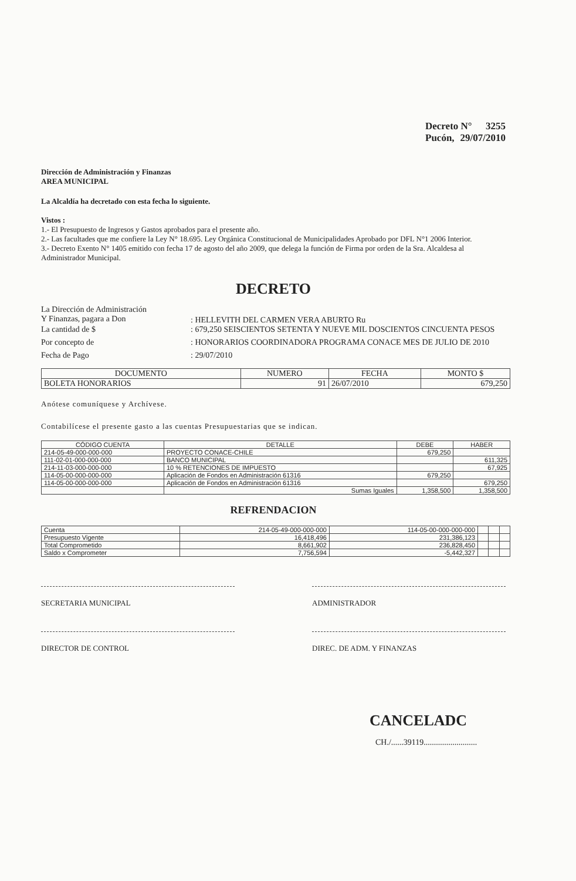Decreto N° 3255
Pucón, 29/07/2010
Dirección de Administración y Finanzas
AREA MUNICIPAL
La Alcaldía ha decretado con esta fecha lo siguiente.
Vistos :
1.- El Presupuesto de Ingresos y Gastos aprobados para el presente año.
2.- Las facultades que me confiere la Ley N° 18.695. Ley Orgánica Constitucional de Municipalidades Aprobado por DFL N°1 2006 Interior.
3.- Decreto Exento N° 1405 emitido con fecha 17 de agosto del año 2009, que delega la función de Firma por orden de la Sra. Alcaldesa al Administrador Municipal.
DECRETO
La Dirección de Administración
Y Finanzas, pagara a Don
: HELLEVITH DEL CARMEN VERA ABURTO Ru
La cantidad de $ : 679,250 SEISCIENTOS SETENTA Y NUEVE MIL DOSCIENTOS CINCUENTA PESOS
Por concepto de : HONORARIOS COORDINADORA PROGRAMA CONACE MES DE JULIO DE 2010
Fecha de Pago : 29/07/2010
| DOCUMENTO | NUMERO | FECHA | MONTO $ |
| --- | --- | --- | --- |
| BOLETA HONORARIOS | 91 | 26/07/2010 | 679,250 |
Anótese comuníquese y Archívese.
Contabilícese el presente gasto a las cuentas Presupuestarias que se indican.
| CÓDIGO CUENTA | DETALLE | DEBE | HABER |
| --- | --- | --- | --- |
| 214-05-49-000-000-000 | PROYECTO CONACE-CHILE | 679,250 | |
| 111-02-01-000-000-000 | BANCO MUNICIPAL | | 611,325 |
| 214-11-03-000-000-000 | 10 % RETENCIONES DE IMPUESTO | | 67,925 |
| 114-05-00-000-000-000 | Aplicación de Fondos en Administración 61316 | 679,250 | |
| 114-05-00-000-000-000 | Aplicación de Fondos en Administración 61316 | | 679,250 |
| | Sumas Iguales | 1,358,500 | 1,358,500 |
REFRENDACION
| Cuenta | 214-05-49-000-000-000 | 114-05-00-000-000-000 | | | |
| Presupuesto Vigente | 16,418,496 | 231,386,123 | | | |
| Total Comprometido | 8,661,902 | 236,828,450 | | | |
| Saldo x Comprometer | 7,756,594 | -5,442,327 | | | |
SECRETARIA MUNICIPAL ADMINISTRADOR
DIRECTOR DE CONTROL DIREC. DE ADM. Y FINANZAS
CANCELADC
CH./......39119..........................